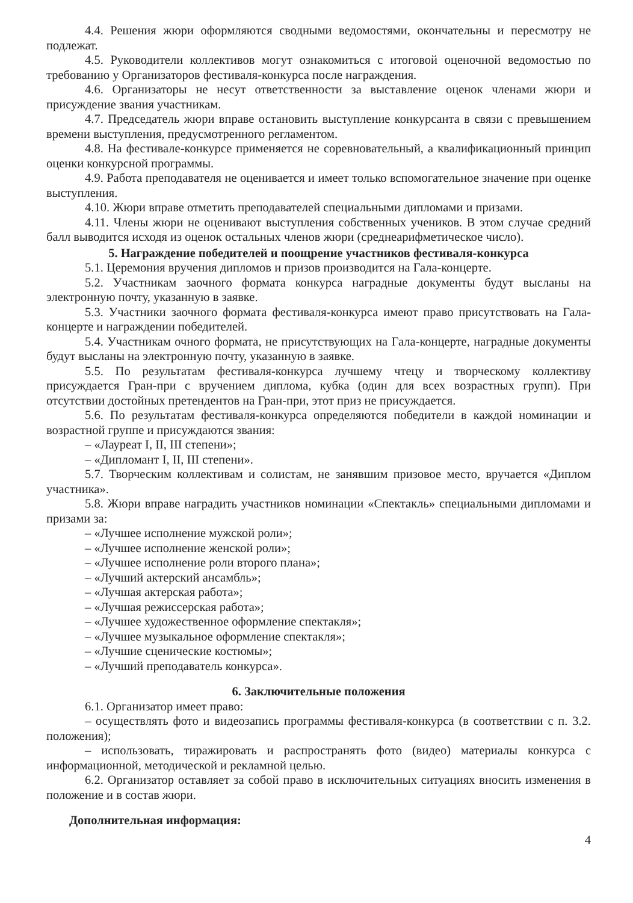4.4. Решения жюри оформляются сводными ведомостями, окончательны и пересмотру не подлежат.
4.5. Руководители коллективов могут ознакомиться с итоговой оценочной ведомостью по требованию у Организаторов фестиваля-конкурса после награждения.
4.6. Организаторы не несут ответственности за выставление оценок членами жюри и присуждение звания участникам.
4.7. Председатель жюри вправе остановить выступление конкурсанта в связи с превышением времени выступления, предусмотренного регламентом.
4.8. На фестивале-конкурсе применяется не соревновательный, а квалификационный принцип оценки конкурсной программы.
4.9. Работа преподавателя не оценивается и имеет только вспомогательное значение при оценке выступления.
4.10. Жюри вправе отметить преподавателей специальными дипломами и призами.
4.11. Члены жюри не оценивают выступления собственных учеников. В этом случае средний балл выводится исходя из оценок остальных членов жюри (среднеарифметическое число).
5. Награждение победителей и поощрение участников фестиваля-конкурса
5.1. Церемония вручения дипломов и призов производится на Гала-концерте.
5.2. Участникам заочного формата конкурса наградные документы будут высланы на электронную почту, указанную в заявке.
5.3. Участники заочного формата фестиваля-конкурса имеют право присутствовать на Гала-концерте и награждении победителей.
5.4. Участникам очного формата, не присутствующих на Гала-концерте, наградные документы будут высланы на электронную почту, указанную в заявке.
5.5. По результатам фестиваля-конкурса лучшему чтецу и творческому коллективу присуждается Гран-при с вручением диплома, кубка (один для всех возрастных групп). При отсутствии достойных претендентов на Гран-при, этот приз не присуждается.
5.6. По результатам фестиваля-конкурса определяются победители в каждой номинации и возрастной группе и присуждаются звания:
– «Лауреат I, II, III степени»;
– «Дипломант I, II, III степени».
5.7. Творческим коллективам и солистам, не занявшим призовое место, вручается «Диплом участника».
5.8. Жюри вправе наградить участников номинации «Спектакль» специальными дипломами и призами за:
– «Лучшее исполнение мужской роли»;
– «Лучшее исполнение женской роли»;
– «Лучшее исполнение роли второго плана»;
– «Лучший актерский ансамбль»;
– «Лучшая актерская работа»;
– «Лучшая режиссерская работа»;
– «Лучшее художественное оформление спектакля»;
– «Лучшее музыкальное оформление спектакля»;
– «Лучшие сценические костюмы»;
– «Лучший преподаватель конкурса».
6. Заключительные положения
6.1. Организатор имеет право:
– осуществлять фото и видеозапись программы фестиваля-конкурса (в соответствии с п. 3.2. положения);
– использовать, тиражировать и распространять фото (видео) материалы конкурса с информационной, методической и рекламной целью.
6.2. Организатор оставляет за собой право в исключительных ситуациях вносить изменения в положение и в состав жюри.
Дополнительная информация:
4